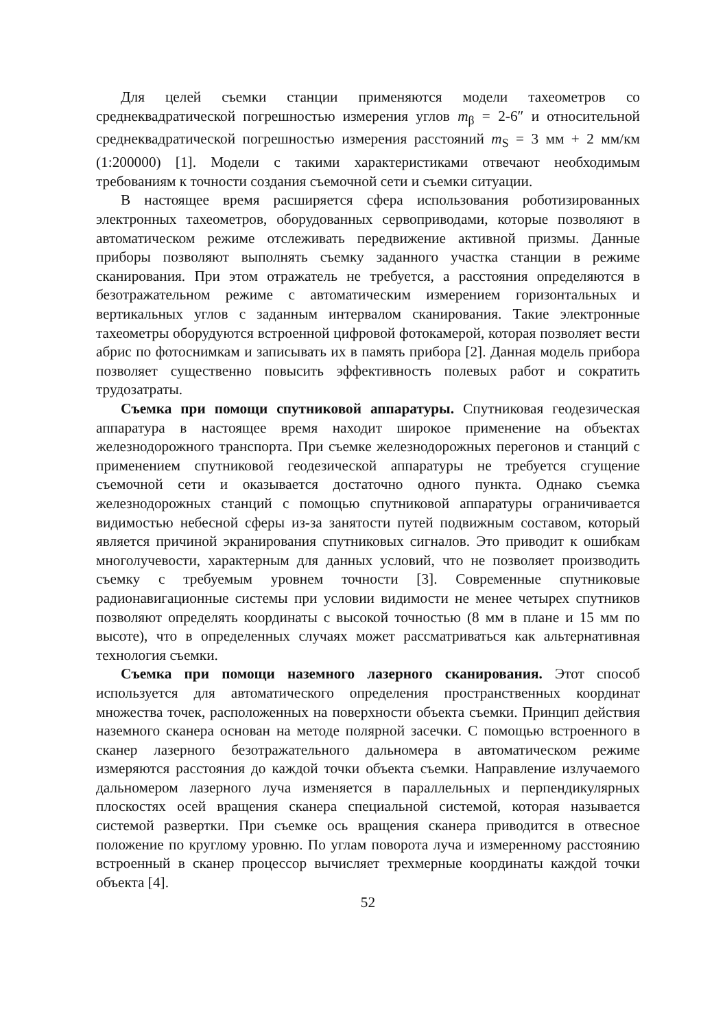Для целей съемки станции применяются модели тахеометров со среднеквадратической погрешностью измерения углов m<sub>β</sub> = 2-6″ и относительной среднеквадратической погрешностью измерения расстояний m<sub>S</sub> = 3 мм + 2 мм/км (1:200000) [1]. Модели с такими характеристиками отвечают необходимым требованиям к точности создания съемочной сети и съемки ситуации.
В настоящее время расширяется сфера использования роботизированных электронных тахеометров, оборудованных сервоприводами, которые позволяют в автоматическом режиме отслеживать передвижение активной призмы. Данные приборы позволяют выполнять съемку заданного участка станции в режиме сканирования. При этом отражатель не требуется, а расстояния определяются в безотражательном режиме с автоматическим измерением горизонтальных и вертикальных углов с заданным интервалом сканирования. Такие электронные тахеометры оборудуются встроенной цифровой фотокамерой, которая позволяет вести абрис по фотоснимкам и записывать их в память прибора [2]. Данная модель прибора позволяет существенно повысить эффективность полевых работ и сократить трудозатраты.
Съемка при помощи спутниковой аппаратуры. Спутниковая геодезическая аппаратура в настоящее время находит широкое применение на объектах железнодорожного транспорта. При съемке железнодорожных перегонов и станций с применением спутниковой геодезической аппаратуры не требуется сгущение съемочной сети и оказывается достаточно одного пункта. Однако съемка железнодорожных станций с помощью спутниковой аппаратуры ограничивается видимостью небесной сферы из-за занятости путей подвижным составом, который является причиной экранирования спутниковых сигналов. Это приводит к ошибкам многолучевости, характерным для данных условий, что не позволяет производить съемку с требуемым уровнем точности [3]. Современные спутниковые радионавигационные системы при условии видимости не менее четырех спутников позволяют определять координаты с высокой точностью (8 мм в плане и 15 мм по высоте), что в определенных случаях может рассматриваться как альтернативная технология съемки.
Съемка при помощи наземного лазерного сканирования. Этот способ используется для автоматического определения пространственных координат множества точек, расположенных на поверхности объекта съемки. Принцип действия наземного сканера основан на методе полярной засечки. С помощью встроенного в сканер лазерного безотражательного дальномера в автоматическом режиме измеряются расстояния до каждой точки объекта съемки. Направление излучаемого дальномером лазерного луча изменяется в параллельных и перпендикулярных плоскостях осей вращения сканера специальной системой, которая называется системой развертки. При съемке ось вращения сканера приводится в отвесное положение по круглому уровню. По углам поворота луча и измеренному расстоянию встроенный в сканер процессор вычисляет трехмерные координаты каждой точки объекта [4].
52